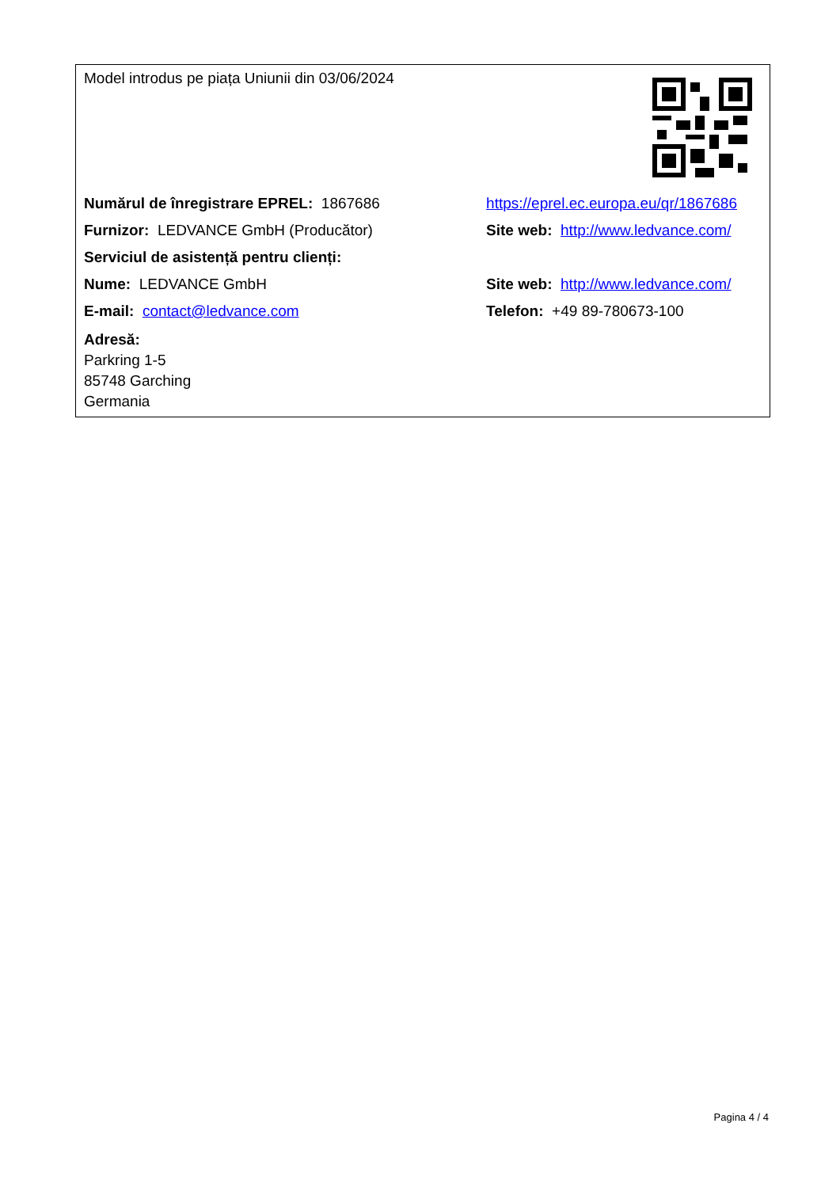| Model introdus pe piața Uniunii din 03/06/2024 | |
| Numărul de înregistrare EPREL: 1867686 | https://eprel.ec.europa.eu/qr/1867686 |
| Furnizor: LEDVANCE GmbH (Producător) | Site web: http://www.ledvance.com/ |
| Serviciul de asistență pentru clienți: | |
| Nume: LEDVANCE GmbH | Site web: http://www.ledvance.com/ |
| E-mail: contact@ledvance.com | Telefon: +49 89-780673-100 |
| Adresă: Parkring 1-5 85748 Garching Germania | |
Pagina 4 / 4